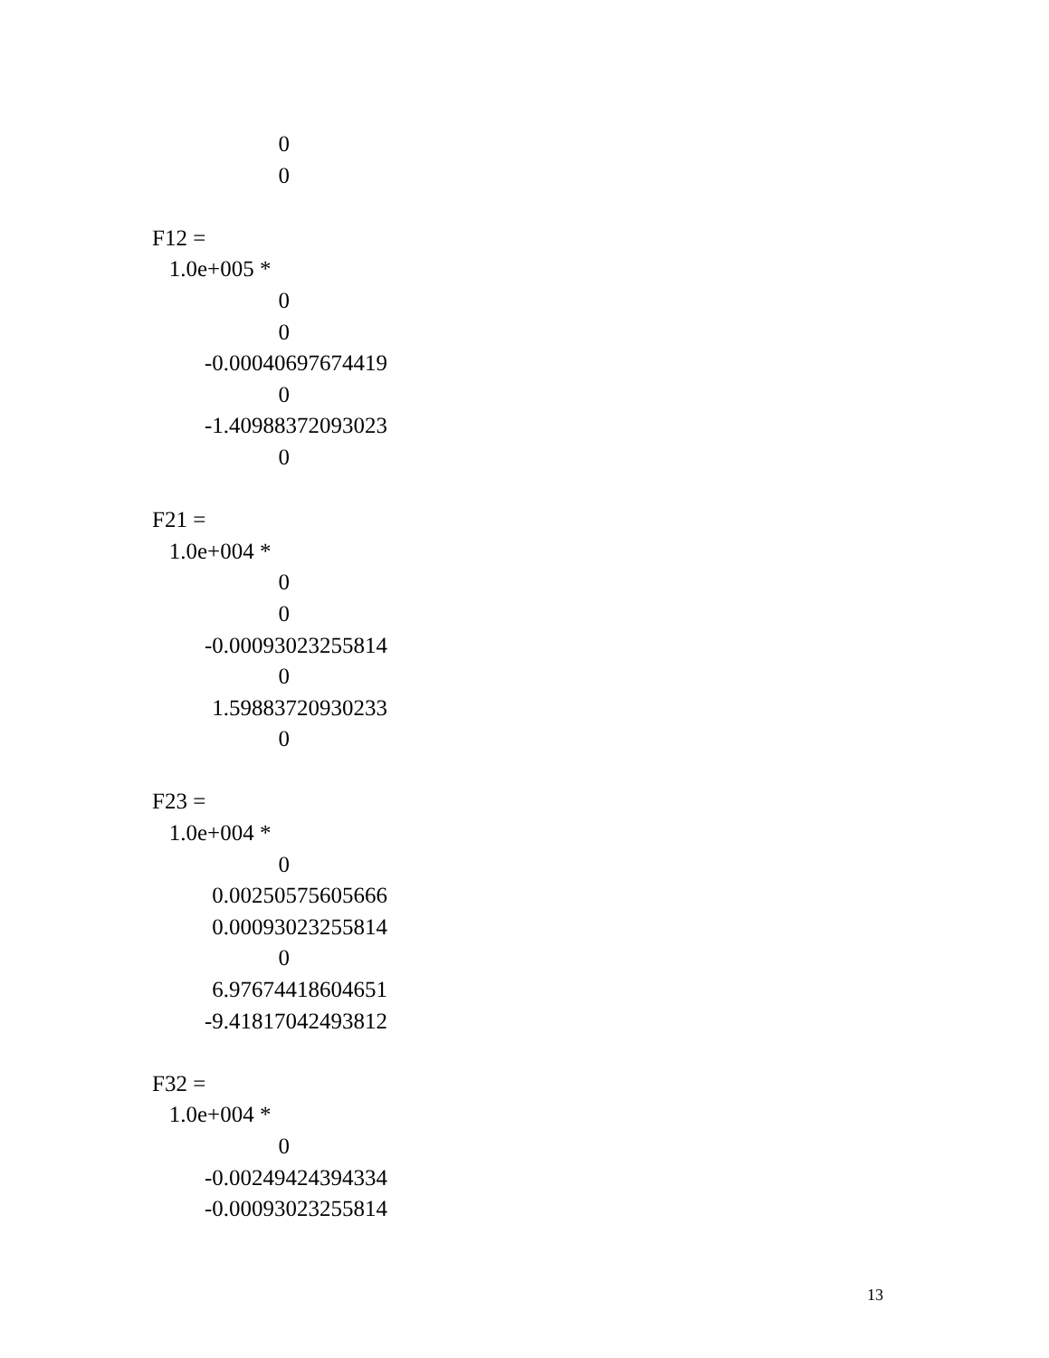0
0
F12 =
1.0e+005 *
0
0
-0.00040697674419
0
-1.40988372093023
0
F21 =
1.0e+004 *
0
0
-0.00093023255814
0
1.59883720930233
0
F23 =
1.0e+004 *
0
0.00250575605666
0.00093023255814
0
6.97674418604651
-9.41817042493812
F32 =
1.0e+004 *
0
-0.00249424394334
-0.00093023255814
13